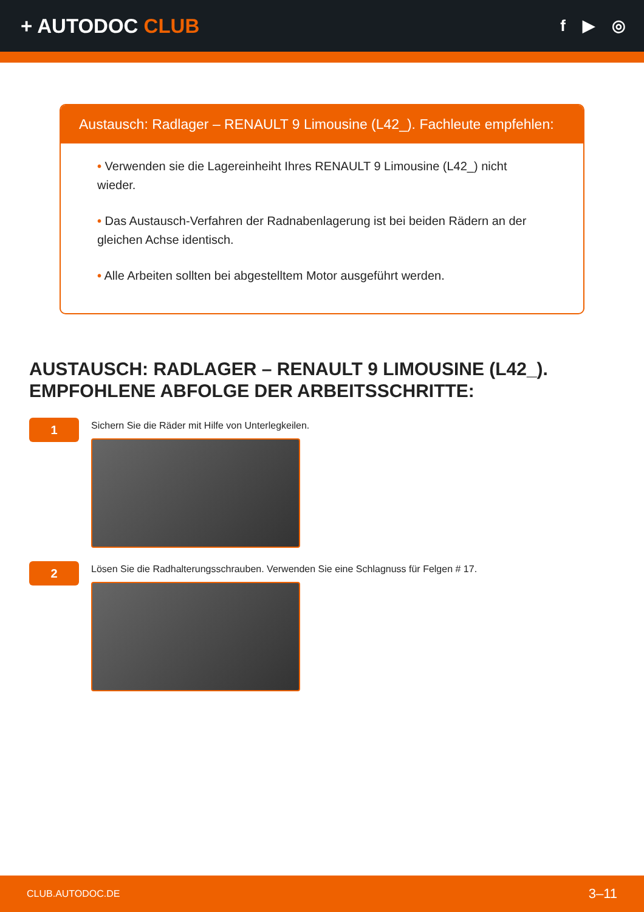+ AUTODOC CLUB
f ▶ ◎
Austausch: Radlager – RENAULT 9 Limousine (L42_). Fachleute empfehlen:
• Verwenden sie die Lagereinheiht Ihres RENAULT 9 Limousine (L42_) nicht wieder.
• Das Austausch-Verfahren der Radnabenlagerung ist bei beiden Rädern an der gleichen Achse identisch.
• Alle Arbeiten sollten bei abgestelltem Motor ausgeführt werden.
AUSTAUSCH: RADLAGER – RENAULT 9 LIMOUSINE (L42_). EMPFOHLENE ABFOLGE DER ARBEITSSCHRITTE:
1
Sichern Sie die Räder mit Hilfe von Unterlegkeilen.
2
Lösen Sie die Radhalterungsschrauben. Verwenden Sie eine Schlagnuss für Felgen # 17.
CLUB.AUTODOC.DE 3–11